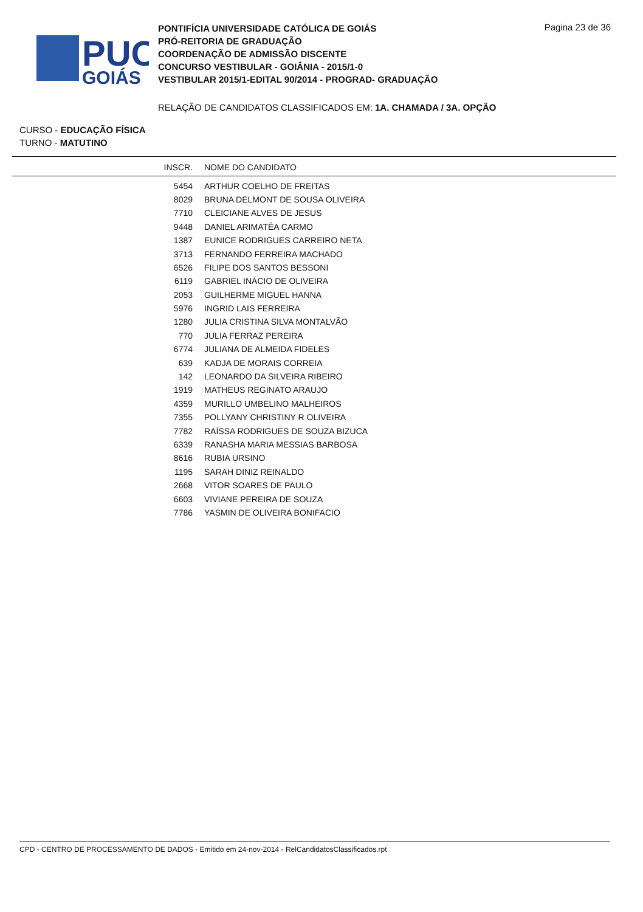PUC
GOIÁS
PONTIFÍCIA UNIVERSIDADE CATÓLICA DE GOIÁS
PRÓ-REITORIA DE GRADUAÇÃO
COORDENAÇÃO DE ADMISSÃO DISCENTE
CONCURSO VESTIBULAR - GOIÂNIA - 2015/1-0
VESTIBULAR 2015/1-EDITAL 90/2014 - PROGRAD- GRADUAÇÃO
Pagina 23 de 36
RELAÇÃO DE CANDIDATOS CLASSIFICADOS EM: 1A. CHAMADA / 3A. OPÇÃO
CURSO - EDUCAÇÃO FÍSICA
TURNO - MATUTINO
| INSCR. | NOME DO CANDIDATO |
| --- | --- |
| 5454 | ARTHUR COELHO DE FREITAS |
| 8029 | BRUNA DELMONT DE SOUSA OLIVEIRA |
| 7710 | CLEICIANE ALVES DE JESUS |
| 9448 | DANIEL ARIMATÉA CARMO |
| 1387 | EUNICE RODRIGUES CARREIRO NETA |
| 3713 | FERNANDO FERREIRA MACHADO |
| 6526 | FILIPE DOS SANTOS BESSONI |
| 6119 | GABRIEL INÁCIO DE OLIVEIRA |
| 2053 | GUILHERME MIGUEL HANNA |
| 5976 | INGRID LAIS FERREIRA |
| 1280 | JULIA CRISTINA SILVA MONTALVÃO |
| 770 | JULIA FERRAZ PEREIRA |
| 6774 | JULIANA DE ALMEIDA FIDELES |
| 639 | KADJA DE MORAIS CORREIA |
| 142 | LEONARDO DA SILVEIRA RIBEIRO |
| 1919 | MATHEUS REGINATO ARAUJO |
| 4359 | MURILLO UMBELINO MALHEIROS |
| 7355 | POLLYANY CHRISTINY R OLIVEIRA |
| 7782 | RAÍSSA RODRIGUES DE SOUZA BIZUCA |
| 6339 | RANASHA MARIA MESSIAS BARBOSA |
| 8616 | RUBIA URSINO |
| 1195 | SARAH DINIZ REINALDO |
| 2668 | VITOR SOARES DE PAULO |
| 6603 | VIVIANE PEREIRA DE SOUZA |
| 7786 | YASMIN DE OLIVEIRA BONIFACIO |
CPD - CENTRO DE PROCESSAMENTO DE DADOS - Emitido em 24-nov-2014 - RelCandidatosClassificados.rpt